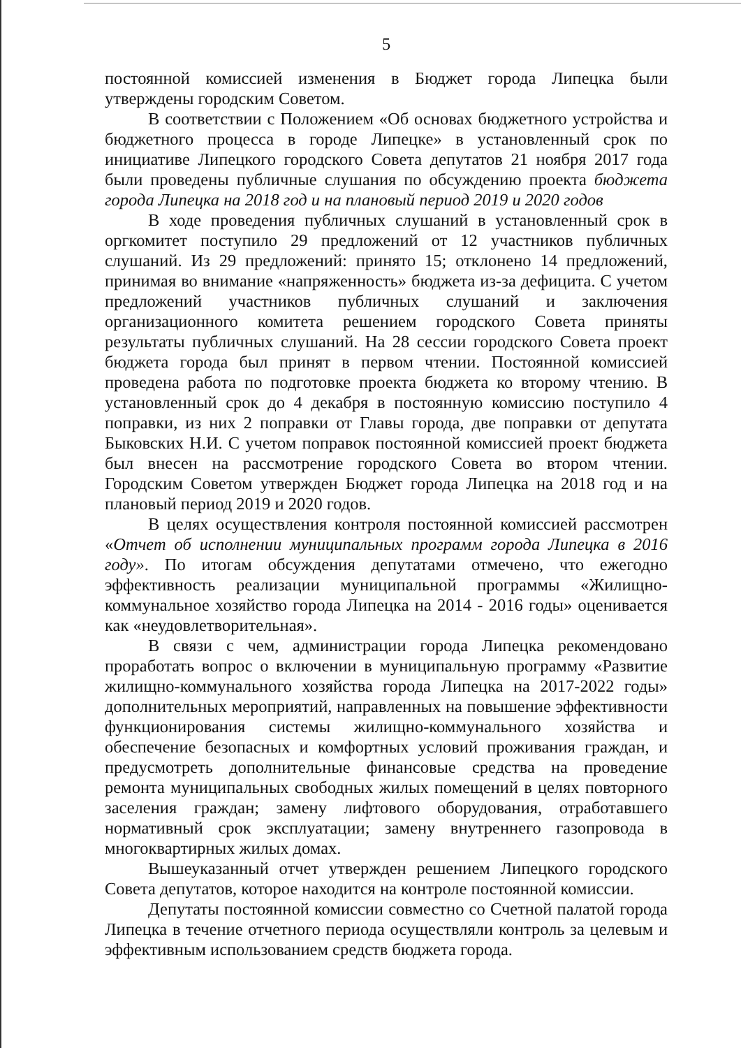5
постоянной комиссией изменения в Бюджет города Липецка были утверждены городским Советом.
В соответствии с Положением «Об основах бюджетного устройства и бюджетного процесса в городе Липецке» в установленный срок по инициативе Липецкого городского Совета депутатов 21 ноября 2017 года были проведены публичные слушания по обсуждению проекта бюджета города Липецка на 2018 год и на плановый период 2019 и 2020 годов
В ходе проведения публичных слушаний в установленный срок в оргкомитет поступило 29 предложений от 12 участников публичных слушаний. Из 29 предложений: принято 15; отклонено 14 предложений, принимая во внимание «напряженность» бюджета из-за дефицита. С учетом предложений участников публичных слушаний и заключения организационного комитета решением городского Совета приняты результаты публичных слушаний. На 28 сессии городского Совета проект бюджета города был принят в первом чтении. Постоянной комиссией проведена работа по подготовке проекта бюджета ко второму чтению. В установленный срок до 4 декабря в постоянную комиссию поступило 4 поправки, из них 2 поправки от Главы города, две поправки от депутата Быковских Н.И. С учетом поправок постоянной комиссией проект бюджета был внесен на рассмотрение городского Совета во втором чтении. Городским Советом утвержден Бюджет города Липецка на 2018 год и на плановый период 2019 и 2020 годов.
В целях осуществления контроля постоянной комиссией рассмотрен «Отчет об исполнении муниципальных программ города Липецка в 2016 году». По итогам обсуждения депутатами отмечено, что ежегодно эффективность реализации муниципальной программы «Жилищно-коммунальное хозяйство города Липецка на 2014 - 2016 годы» оценивается как «неудовлетворительная».
В связи с чем, администрации города Липецка рекомендовано проработать вопрос о включении в муниципальную программу «Развитие жилищно-коммунального хозяйства города Липецка на 2017-2022 годы» дополнительных мероприятий, направленных на повышение эффективности функционирования системы жилищно-коммунального хозяйства и обеспечение безопасных и комфортных условий проживания граждан, и предусмотреть дополнительные финансовые средства на проведение ремонта муниципальных свободных жилых помещений в целях повторного заселения граждан; замену лифтового оборудования, отработавшего нормативный срок эксплуатации; замену внутреннего газопровода в многоквартирных жилых домах.
Вышеуказанный отчет утвержден решением Липецкого городского Совета депутатов, которое находится на контроле постоянной комиссии.
Депутаты постоянной комиссии совместно со Счетной палатой города Липецка в течение отчетного периода осуществляли контроль за целевым и эффективным использованием средств бюджета города.